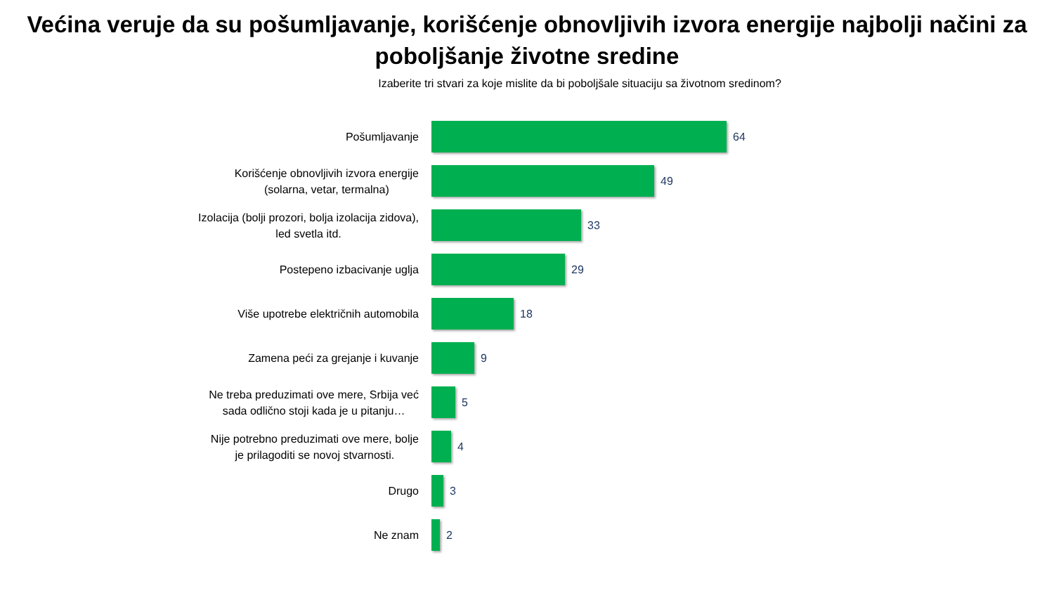Većina veruje da su pošumljavanje, korišćenje obnovljivih izvora energije najbolji načini za poboljšanje životne sredine
Izaberite tri stvari za koje mislite da bi poboljšale situaciju sa životnom sredinom?
Pošumljavanje
64
Korišćenje obnovljivih izvora energije
(solarna, vetar, termalna)
49
Izolacija (bolji prozori, bolja izolacija zidova),
led svetla itd.
33
Postepeno izbacivanje uglja
29
Više upotrebe električnih automobila
18
Zamena peći za grejanje i kuvanje
9
Ne treba preduzimati ove mere, Srbija već
sada odlično stoji kada je u pitanju…
5
Nije potrebno preduzimati ove mere, bolje
je prilagoditi se novoj stvarnosti.
4
Drugo
3
Ne znam
2